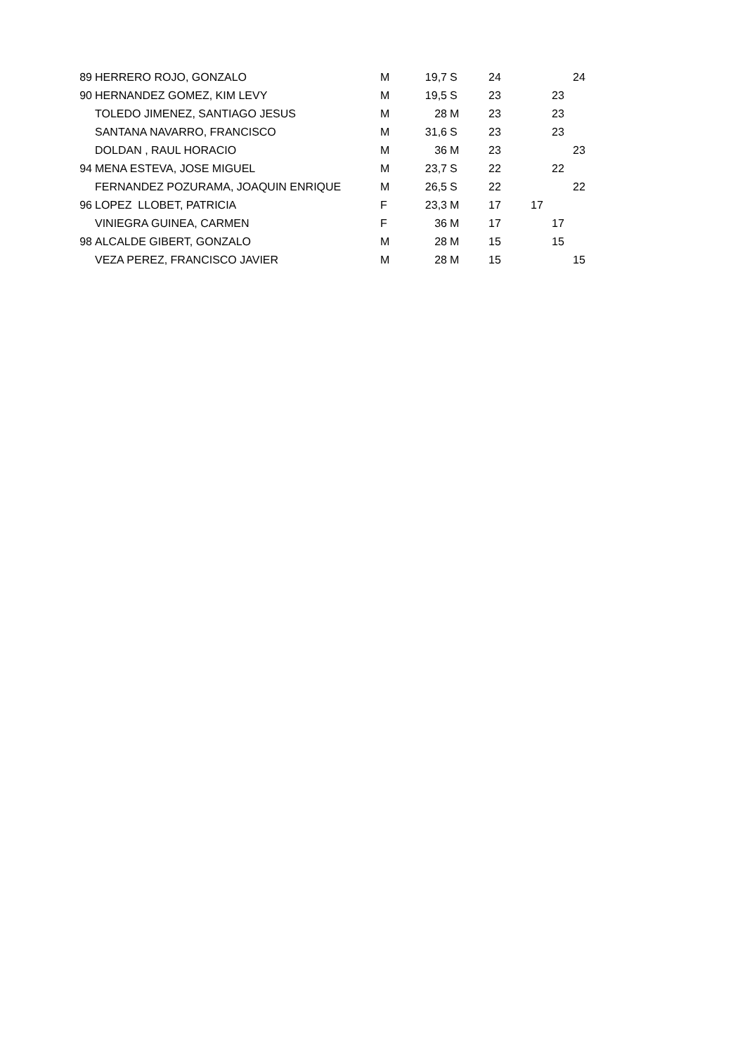| 89 | HERRERO ROJO, GONZALO | M | 19,7 | S | 24 | | | 24 |
| 90 | HERNANDEZ GOMEZ, KIM LEVY | M | 19,5 | S | 23 | | 23 | |
| | TOLEDO JIMENEZ, SANTIAGO JESUS | M | 28 | M | 23 | | 23 | |
| | SANTANA NAVARRO, FRANCISCO | M | 31,6 | S | 23 | | 23 | |
| | DOLDAN , RAUL HORACIO | M | 36 | M | 23 | | | 23 |
| 94 | MENA ESTEVA, JOSE MIGUEL | M | 23,7 | S | 22 | | 22 | |
| | FERNANDEZ POZURAMA, JOAQUIN ENRIQUE | M | 26,5 | S | 22 | | | 22 |
| 96 | LOPEZ LLOBET, PATRICIA | F | 23,3 | M | 17 | 17 | | |
| | VINIEGRA GUINEA, CARMEN | F | 36 | M | 17 | | 17 | |
| 98 | ALCALDE GIBERT, GONZALO | M | 28 | M | 15 | | 15 | |
| | VEZA PEREZ, FRANCISCO JAVIER | M | 28 | M | 15 | | | 15 |